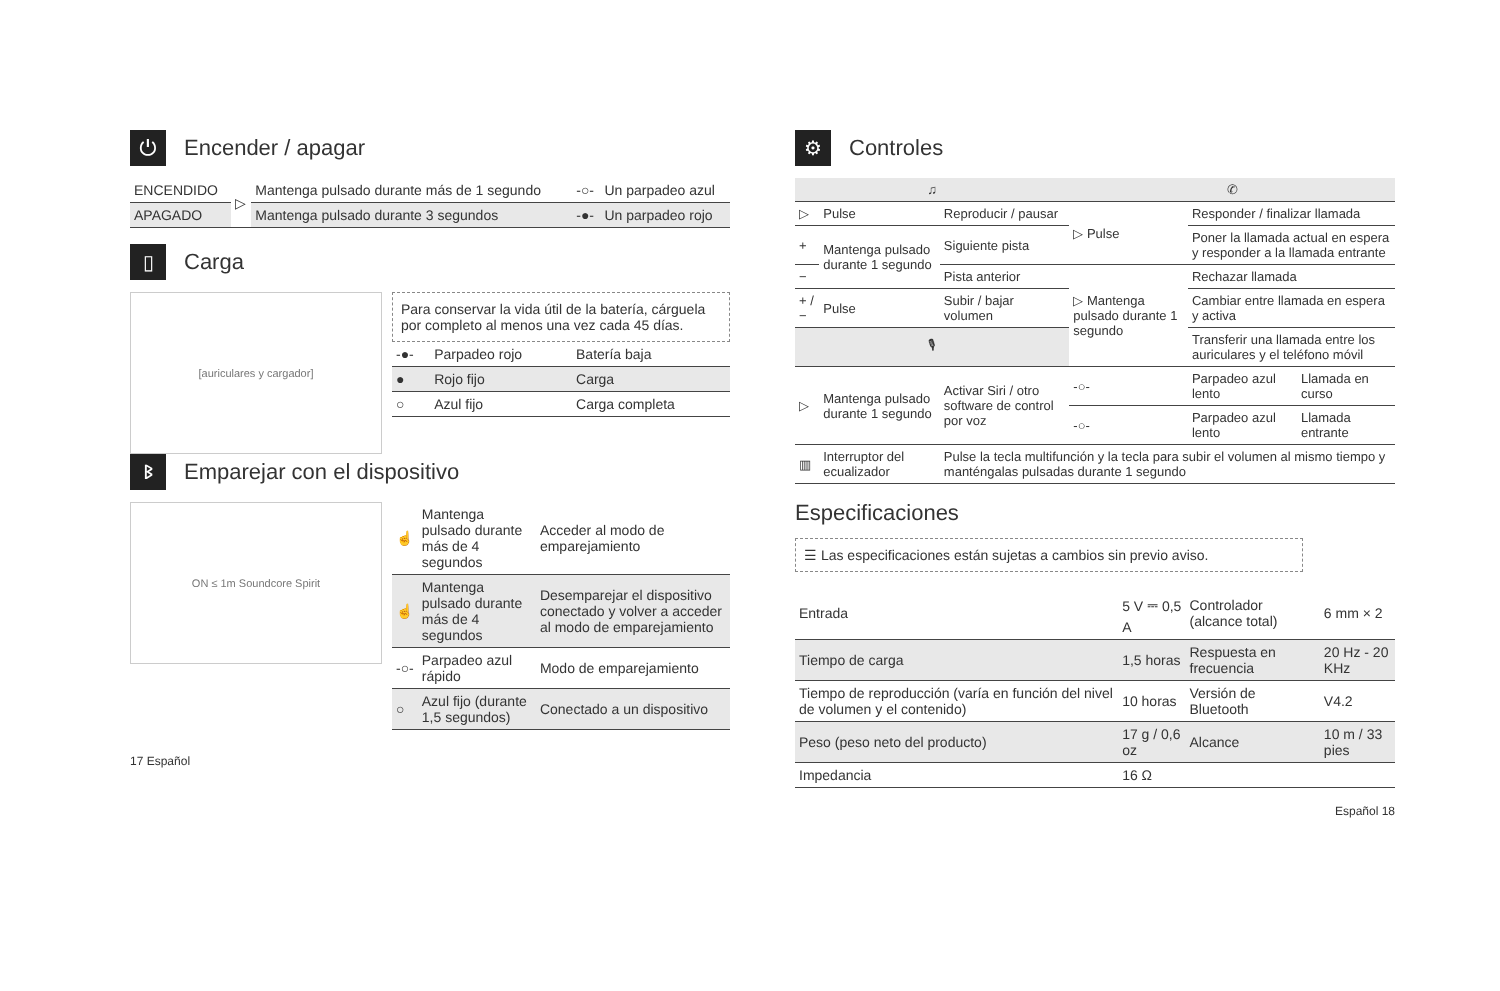⏻ Encender / apagar
| ENCENDIDO | ▷ | Mantenga pulsado durante más de 1 segundo | -○- | Un parpadeo azul |
| APAGADO | | Mantenga pulsado durante 3 segundos | -●- | Un parpadeo rojo |
▯ Carga
[auriculares y cargador]
Para conservar la vida útil de la batería, cárguela por completo al menos una vez cada 45 días.
| -●- | Parpadeo rojo | Batería baja |
| ● | Rojo fijo | Carga |
| ○ | Azul fijo | Carga completa |
ᛒ Emparejar con el dispositivo
ON ≤ 1m Soundcore Spirit
| ☝ | Mantenga pulsado durante más de 4 segundos | Acceder al modo de emparejamiento |
| ☝ | Mantenga pulsado durante más de 4 segundos | Desemparejar el dispositivo conectado y volver a acceder al modo de emparejamiento |
| -○- | Parpadeo azul rápido | Modo de emparejamiento |
| ○ | Azul fijo (durante 1,5 segundos) | Conectado a un dispositivo |
17 Español
⚙ Controles
| ♫ | | | ✆ | | |
| --- | --- | --- | --- | --- | --- |
| ▷ | Pulse | Reproducir / pausar | ▷ Pulse | Responder / finalizar llamada | |
| + | Mantenga pulsado durante 1 segundo | Siguiente pista | | Poner la llamada actual en espera y responder a la llamada entrante | |
| − | | Pista anterior | ▷ Mantenga pulsado durante 1 segundo | Rechazar llamada | |
| + / − | Pulse | Subir / bajar volumen | | Cambiar entre llamada en espera y activa | |
| 🎙 | | | | Transferir una llamada entre los auriculares y el teléfono móvil | |
| ▷ | Mantenga pulsado durante 1 segundo | Activar Siri / otro software de control por voz | -○- | Parpadeo azul lento | Llamada en curso |
| | | | -○- | Parpadeo azul lento | Llamada entrante |
| ▥ | Interruptor del ecualizador | Pulse la tecla multifunción y la tecla para subir el volumen al mismo tiempo y manténgalas pulsadas durante 1 segundo | | | |
Especificaciones
☰ Las especificaciones están sujetas a cambios sin previo aviso.
| Entrada | 5 V ⎓ 0,5 A | Controlador (alcance total) | 6 mm × 2 |
| Tiempo de carga | 1,5 horas | Respuesta en frecuencia | 20 Hz - 20 KHz |
| Tiempo de reproducción (varía en función del nivel de volumen y el contenido) | 10 horas | Versión de Bluetooth | V4.2 |
| Peso (peso neto del producto) | 17 g / 0,6 oz | Alcance | 10 m / 33 pies |
| Impedancia | 16 Ω | | |
Español 18